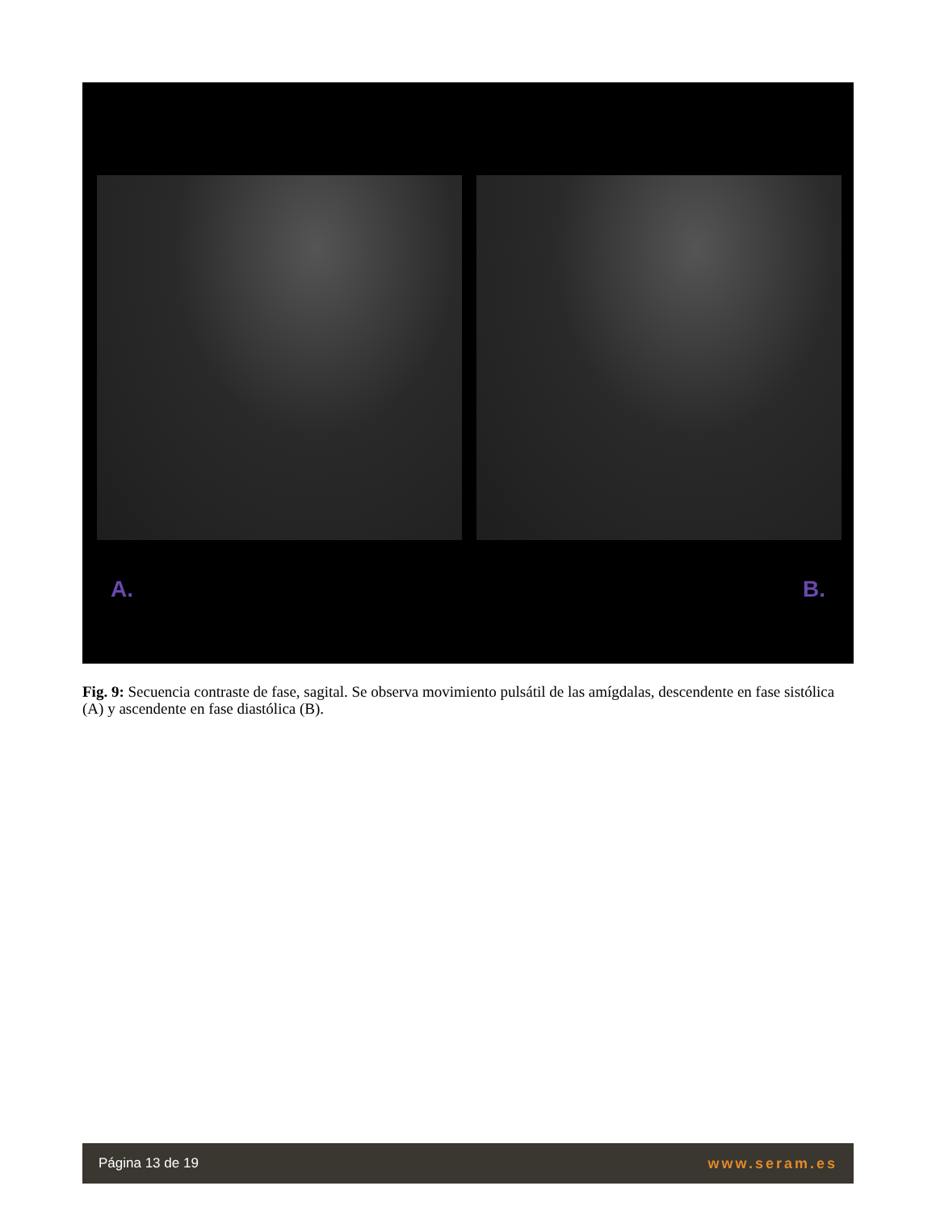A. B.
Fig. 9: Secuencia contraste de fase, sagital. Se observa movimiento pulsátil de las amígdalas, descendente en fase sistólica (A) y ascendente en fase diastólica (B).
Página 13 de 19 www.seram.es